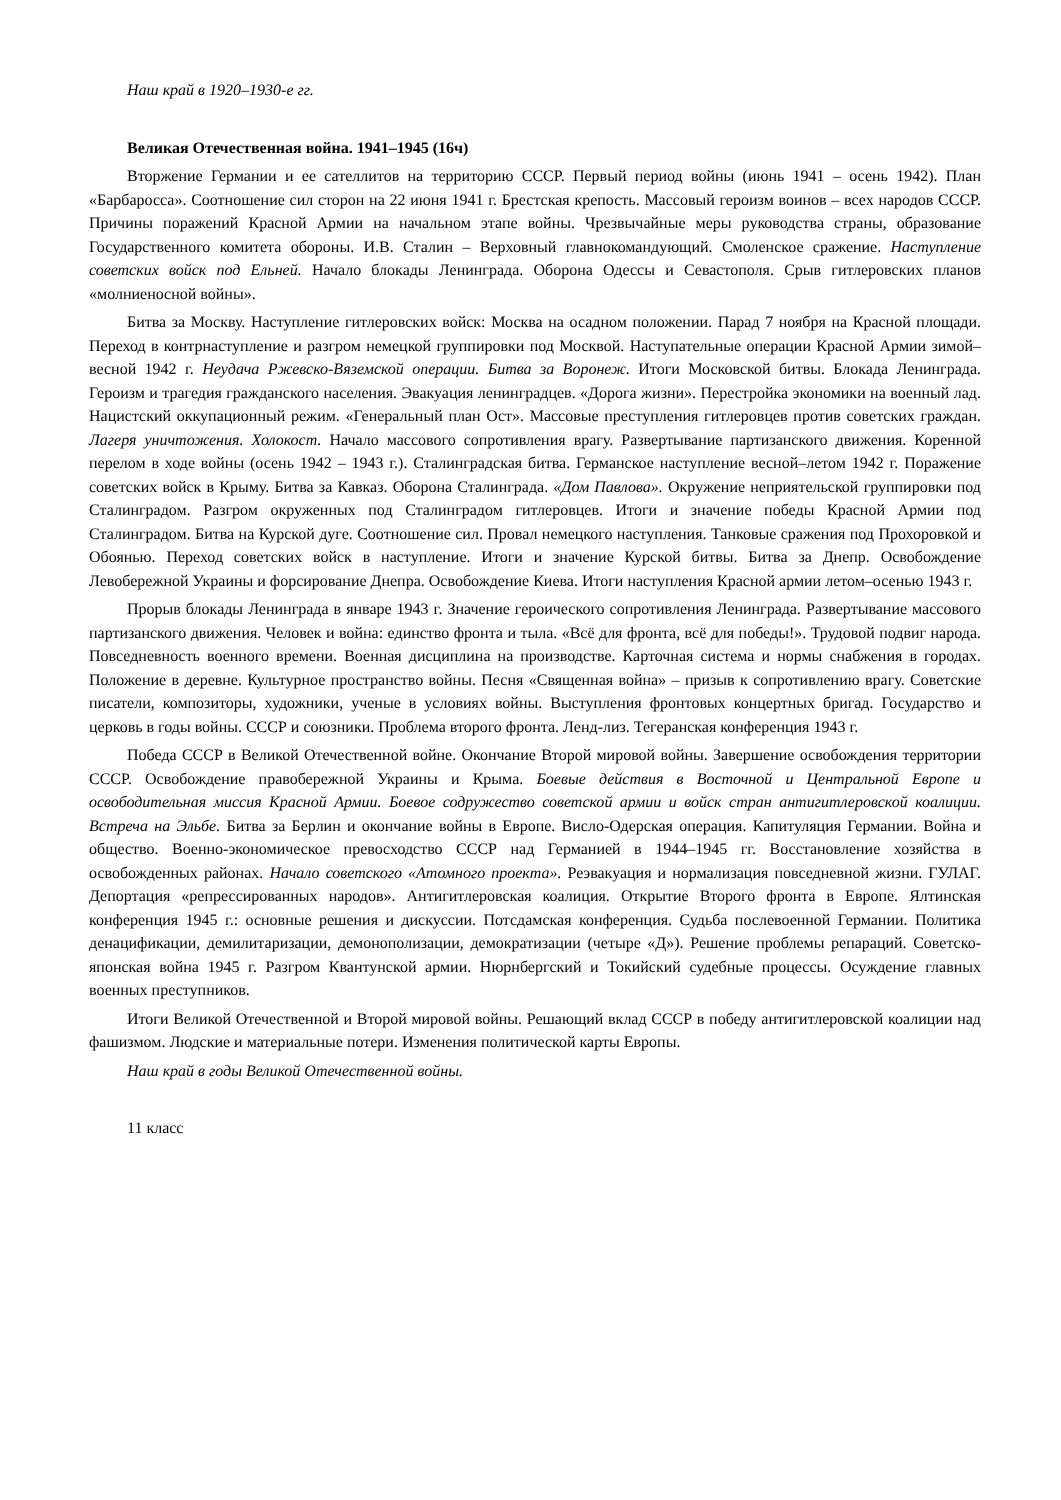Наш край в 1920–1930-е гг.
Великая Отечественная война. 1941–1945 (16ч)
Вторжение Германии и ее сателлитов на территорию СССР. Первый период войны (июнь 1941 – осень 1942). План «Барбаросса». Соотношение сил сторон на 22 июня 1941 г. Брестская крепость. Массовый героизм воинов – всех народов СССР. Причины поражений Красной Армии на начальном этапе войны. Чрезвычайные меры руководства страны, образование Государственного комитета обороны. И.В. Сталин – Верховный главнокомандующий. Смоленское сражение. Наступление советских войск под Ельней. Начало блокады Ленинграда. Оборона Одессы и Севастополя. Срыв гитлеровских планов «молниеносной войны».
Битва за Москву. Наступление гитлеровских войск: Москва на осадном положении. Парад 7 ноября на Красной площади. Переход в контрнаступление и разгром немецкой группировки под Москвой. Наступательные операции Красной Армии зимой–весной 1942 г. Неудача Ржевско-Вяземской операции. Битва за Воронеж. Итоги Московской битвы. Блокада Ленинграда. Героизм и трагедия гражданского населения. Эвакуация ленинградцев. «Дорога жизни». Перестройка экономики на военный лад. Нацистский оккупационный режим. «Генеральный план Ост». Массовые преступления гитлеровцев против советских граждан. Лагеря уничтожения. Холокост. Начало массового сопротивления врагу. Развертывание партизанского движения. Коренной перелом в ходе войны (осень 1942 – 1943 г.). Сталинградская битва. Германское наступление весной–летом 1942 г. Поражение советских войск в Крыму. Битва за Кавказ. Оборона Сталинграда. «Дом Павлова». Окружение неприятельской группировки под Сталинградом. Разгром окруженных под Сталинградом гитлеровцев. Итоги и значение победы Красной Армии под Сталинградом. Битва на Курской дуге. Соотношение сил. Провал немецкого наступления. Танковые сражения под Прохоровкой и Обоянью. Переход советских войск в наступление. Итоги и значение Курской битвы. Битва за Днепр. Освобождение Левобережной Украины и форсирование Днепра. Освобождение Киева. Итоги наступления Красной армии летом–осенью 1943 г.
Прорыв блокады Ленинграда в январе 1943 г. Значение героического сопротивления Ленинграда. Развертывание массового партизанского движения. Человек и война: единство фронта и тыла. «Всё для фронта, всё для победы!». Трудовой подвиг народа. Повседневность военного времени. Военная дисциплина на производстве. Карточная система и нормы снабжения в городах. Положение в деревне. Культурное пространство войны. Песня «Священная война» – призыв к сопротивлению врагу. Советские писатели, композиторы, художники, ученые в условиях войны. Выступления фронтовых концертных бригад. Государство и церковь в годы войны. СССР и союзники. Проблема второго фронта. Ленд-лиз. Тегеранская конференция 1943 г.
Победа СССР в Великой Отечественной войне. Окончание Второй мировой войны. Завершение освобождения территории СССР. Освобождение правобережной Украины и Крыма. Боевые действия в Восточной и Центральной Европе и освободительная миссия Красной Армии. Боевое содружество советской армии и войск стран антигитлеровской коалиции. Встреча на Эльбе. Битва за Берлин и окончание войны в Европе. Висло-Одерская операция. Капитуляция Германии. Война и общество. Военно-экономическое превосходство СССР над Германией в 1944–1945 гг. Восстановление хозяйства в освобожденных районах. Начало советского «Атомного проекта». Реэвакуация и нормализация повседневной жизни. ГУЛАГ. Депортация «репрессированных народов». Антигитлеровская коалиция. Открытие Второго фронта в Европе. Ялтинская конференция 1945 г.: основные решения и дискуссии. Потсдамская конференция. Судьба послевоенной Германии. Политика денацификации, демилитаризации, демонополизации, демократизации (четыре «Д»). Решение проблемы репараций. Советско-японская война 1945 г. Разгром Квантунской армии. Нюрнбергский и Токийский судебные процессы. Осуждение главных военных преступников.
Итоги Великой Отечественной и Второй мировой войны. Решающий вклад СССР в победу антигитлеровской коалиции над фашизмом. Людские и материальные потери. Изменения политической карты Европы.
Наш край в годы Великой Отечественной войны.
11 класс